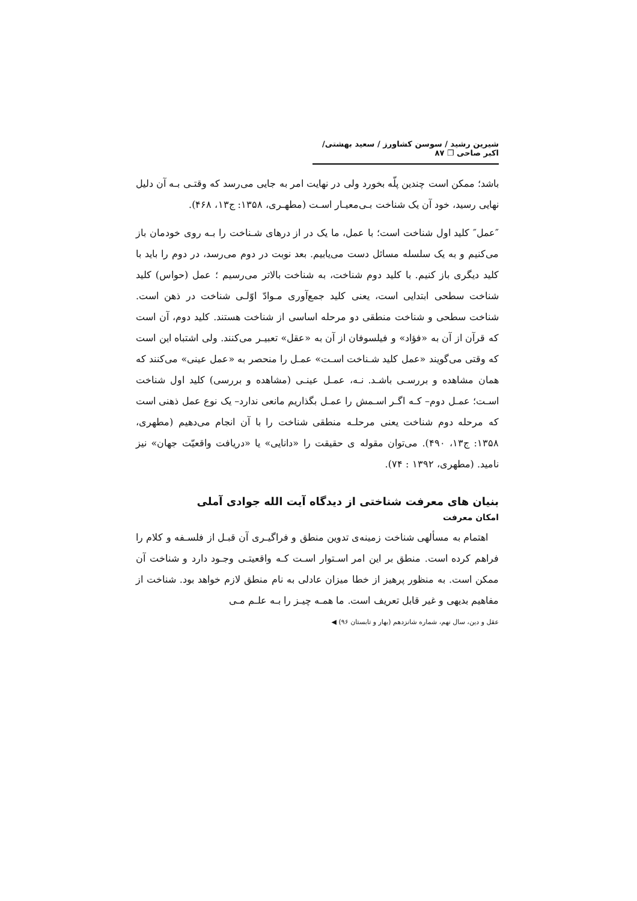شیرین رشید / سوسن کشاورز / سعید بهشتی/ اکبر صاحی ❐ ۸۷
باشد؛ ممکن است چندین پلّه بخورد ولی در نهایت امر به جایی می‌رسد که وقتـی بـه آن دلیل نهایی رسید، خود آن یک شناخت بـی‌معیـار اسـت (مطهـری، ۱۳۵۸: ج۱۳، ۴۶۸).
″عمل″ کلید اول شناخت است؛ با عمل، ما یک در از درهای شـناخت را بـه روی خودمان باز می‌کنیم و به یک سلسله مسائل دست می‌یابیم. بعد نوبت در دوم می‌رسد، در دوم را باید با کلید دیگری باز کنیم. با کلید دوم شناخت، به شناخت بالاتر می‌رسیم ؛ عمل (حواس) کلید شناخت سطحی ابتدایی است، یعنی کلید جمع‌آوری مـوادّ اوّلـی شناخت در ذهن است. شناخت سطحی و شناخت منطقی دو مرحله اساسی از شناخت هستند. کلید دوم، آن است که قرآن از آن به «فؤاد» و فیلسوفان از آن به «عقل» تعبیـر می‌کنند. ولی اشتباه این است که وقتی می‌گویند «عمل کلید شـناخت اسـت» عمـل را منحصر به «عمل عینی» می‌کنند که همان مشاهده و بررسـی باشـد. نـه، عمـل عینـی (مشاهده و بررسی) کلید اول شناخت اسـت؛ عمـل دوم– کـه اگـر اسـمش را عمـل بگذاریم مانعی ندارد– یک نوع عمل ذهنی است که مرحله دوم شناخت یعنی مرحلـه منطقی شناخت را با آن انجام می‌دهیم (مطهری، ۱۳۵۸: ج۱۳، ۴۹۰). می‌توان مقوله ی حقیقت را «دانایی» یا «دریافت واقعیّت جهان» نیز نامید. (مطهری، ۱۳۹۲ : ۷۴).
بنیان های معرفت شناختی از دیدگاه آیت الله جوادی آملی
امکان معرفت
اهتمام به مسألهی شناخت زمینه‌ی تدوین منطق و فراگیـری آن قبـل از فلسـفه و کلام را فراهم کرده است. منطق بر این امر اسـتوار اسـت کـه واقعیتـی وجـود دارد و شناخت آن ممکن است. به منظور پرهیز از خطا میزان عادلی به نام منطق لازم خواهد بود. شناخت از مفاهیم بدیهی و غیر قابل تعریف است. ما همـه چیـز را بـه علـم مـی
عقل و دین، سال نهم، شماره شانزدهم (بهار و تابستان ۹۶) ◀